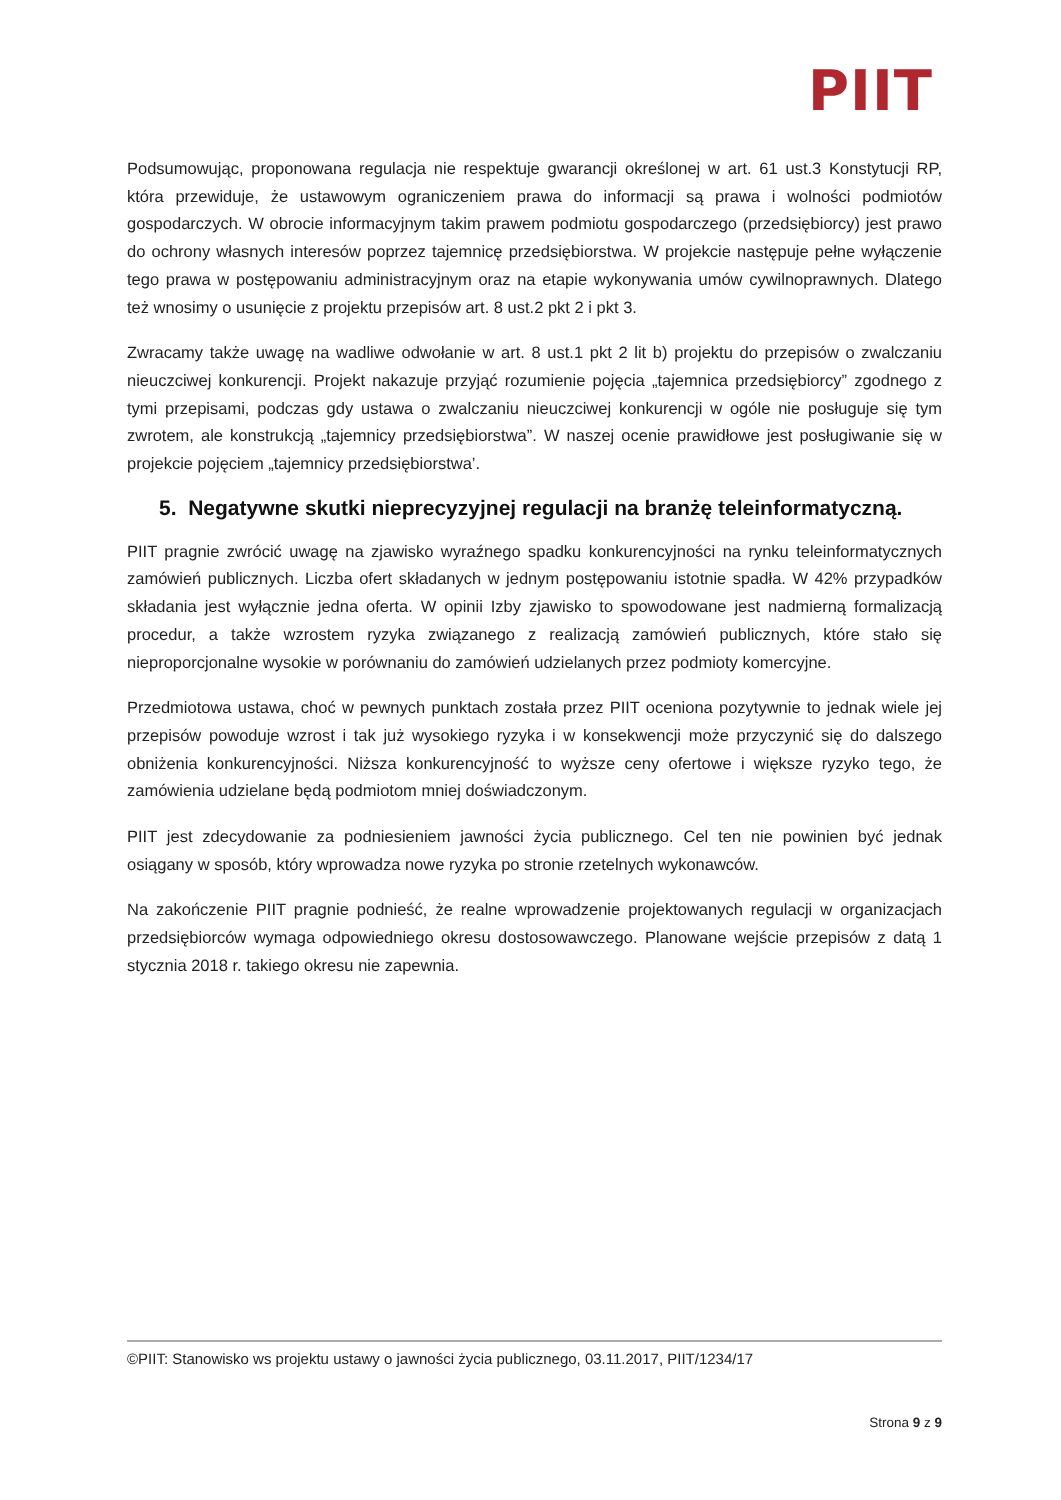PIIT
Podsumowując, proponowana regulacja nie respektuje gwarancji określonej w art. 61 ust.3 Konstytucji RP, która przewiduje, że ustawowym ograniczeniem prawa do informacji są prawa i wolności podmiotów gospodarczych. W obrocie informacyjnym takim prawem podmiotu gospodarczego (przedsiębiorcy) jest prawo do ochrony własnych interesów poprzez tajemnicę przedsiębiorstwa. W projekcie następuje pełne wyłączenie tego prawa w postępowaniu administracyjnym oraz na etapie wykonywania umów cywilnoprawnych. Dlatego też wnosimy o usunięcie z projektu przepisów art. 8 ust.2 pkt 2 i pkt 3.
Zwracamy także uwagę na wadliwe odwołanie w art. 8 ust.1 pkt 2 lit b) projektu do przepisów o zwalczaniu nieuczciwej konkurencji. Projekt nakazuje przyjąć rozumienie pojęcia „tajemnica przedsiębiorcy” zgodnego z tymi przepisami, podczas gdy ustawa o zwalczaniu nieuczciwej konkurencji w ogóle nie posługuje się tym zwrotem, ale konstrukcją „tajemnicy przedsiębiorstwa”. W naszej ocenie prawidłowe jest posługiwanie się w projekcie pojęciem „tajemnicy przedsiębiorstwa’.
5. Negatywne skutki nieprecyzyjnej regulacji na branżę teleinformatyczną.
PIIT pragnie zwrócić uwagę na zjawisko wyraźnego spadku konkurencyjności na rynku teleinformatycznych zamówień publicznych. Liczba ofert składanych w jednym postępowaniu istotnie spadła. W 42% przypadków składania jest wyłącznie jedna oferta. W opinii Izby zjawisko to spowodowane jest nadmierną formalizacją procedur, a także wzrostem ryzyka związanego z realizacją zamówień publicznych, które stało się nieproporcjonalne wysokie w porównaniu do zamówień udzielanych przez podmioty komercyjne.
Przedmiotowa ustawa, choć w pewnych punktach została przez PIIT oceniona pozytywnie to jednak wiele jej przepisów powoduje wzrost i tak już wysokiego ryzyka i w konsekwencji może przyczynić się do dalszego obniżenia konkurencyjności. Niższa konkurencyjność to wyższe ceny ofertowe i większe ryzyko tego, że zamówienia udzielane będą podmiotom mniej doświadczonym.
PIIT jest zdecydowanie za podniesieniem jawności życia publicznego. Cel ten nie powinien być jednak osiągany w sposób, który wprowadza nowe ryzyka po stronie rzetelnych wykonawców.
Na zakończenie PIIT pragnie podnieść, że realne wprowadzenie projektowanych regulacji w organizacjach przedsiębiorców wymaga odpowiedniego okresu dostosowawczego. Planowane wejście przepisów z datą 1 stycznia 2018 r. takiego okresu nie zapewnia.
©PIIT: Stanowisko ws projektu ustawy o jawności życia publicznego, 03.11.2017, PIIT/1234/17
Strona 9 z 9